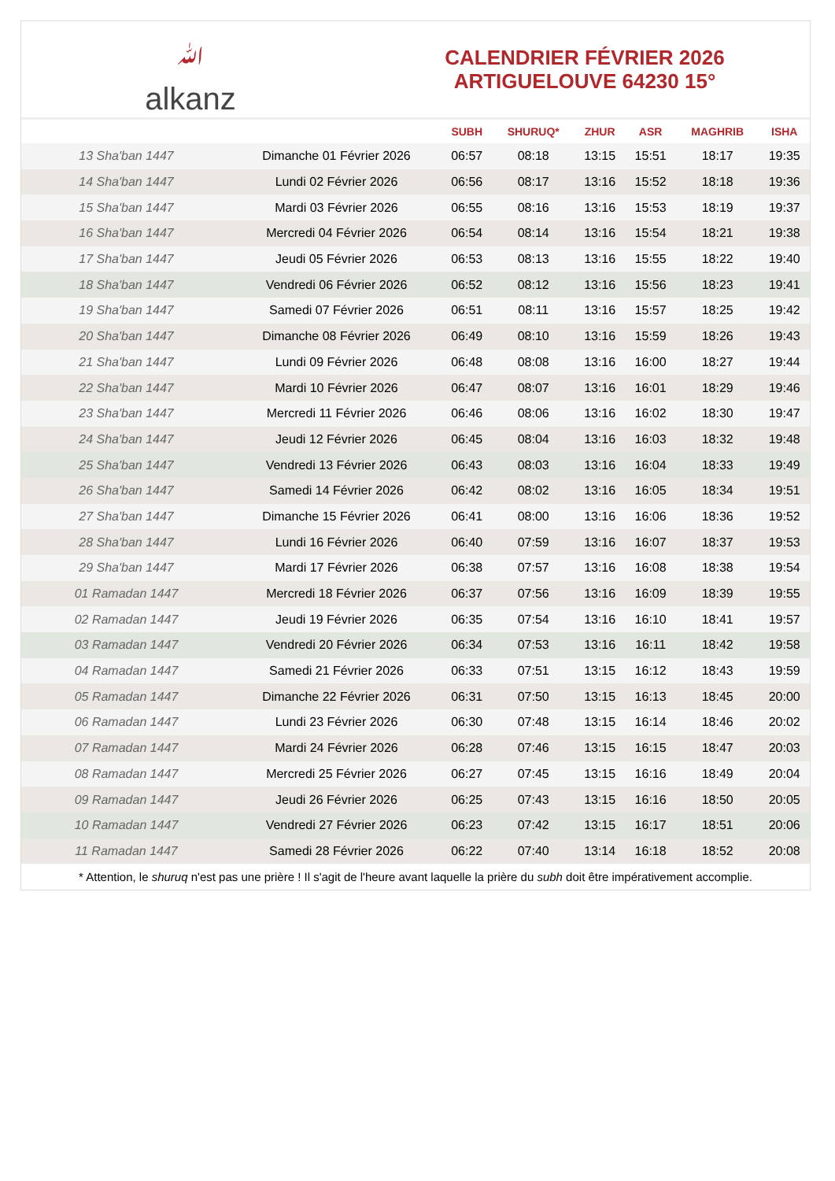ﷲalkanz
CALENDRIER FÉVRIER 2026
ARTIGUELOUVE 64230 15°
| | | SUBH | SHURUQ* | ZHUR | ASR | MAGHRIB | ISHA |
| --- | --- | --- | --- | --- | --- | --- | --- |
| 13 Sha'ban 1447 | Dimanche 01 Février 2026 | 06:57 | 08:18 | 13:15 | 15:51 | 18:17 | 19:35 |
| 14 Sha'ban 1447 | Lundi 02 Février 2026 | 06:56 | 08:17 | 13:16 | 15:52 | 18:18 | 19:36 |
| 15 Sha'ban 1447 | Mardi 03 Février 2026 | 06:55 | 08:16 | 13:16 | 15:53 | 18:19 | 19:37 |
| 16 Sha'ban 1447 | Mercredi 04 Février 2026 | 06:54 | 08:14 | 13:16 | 15:54 | 18:21 | 19:38 |
| 17 Sha'ban 1447 | Jeudi 05 Février 2026 | 06:53 | 08:13 | 13:16 | 15:55 | 18:22 | 19:40 |
| 18 Sha'ban 1447 | Vendredi 06 Février 2026 | 06:52 | 08:12 | 13:16 | 15:56 | 18:23 | 19:41 |
| 19 Sha'ban 1447 | Samedi 07 Février 2026 | 06:51 | 08:11 | 13:16 | 15:57 | 18:25 | 19:42 |
| 20 Sha'ban 1447 | Dimanche 08 Février 2026 | 06:49 | 08:10 | 13:16 | 15:59 | 18:26 | 19:43 |
| 21 Sha'ban 1447 | Lundi 09 Février 2026 | 06:48 | 08:08 | 13:16 | 16:00 | 18:27 | 19:44 |
| 22 Sha'ban 1447 | Mardi 10 Février 2026 | 06:47 | 08:07 | 13:16 | 16:01 | 18:29 | 19:46 |
| 23 Sha'ban 1447 | Mercredi 11 Février 2026 | 06:46 | 08:06 | 13:16 | 16:02 | 18:30 | 19:47 |
| 24 Sha'ban 1447 | Jeudi 12 Février 2026 | 06:45 | 08:04 | 13:16 | 16:03 | 18:32 | 19:48 |
| 25 Sha'ban 1447 | Vendredi 13 Février 2026 | 06:43 | 08:03 | 13:16 | 16:04 | 18:33 | 19:49 |
| 26 Sha'ban 1447 | Samedi 14 Février 2026 | 06:42 | 08:02 | 13:16 | 16:05 | 18:34 | 19:51 |
| 27 Sha'ban 1447 | Dimanche 15 Février 2026 | 06:41 | 08:00 | 13:16 | 16:06 | 18:36 | 19:52 |
| 28 Sha'ban 1447 | Lundi 16 Février 2026 | 06:40 | 07:59 | 13:16 | 16:07 | 18:37 | 19:53 |
| 29 Sha'ban 1447 | Mardi 17 Février 2026 | 06:38 | 07:57 | 13:16 | 16:08 | 18:38 | 19:54 |
| 01 Ramadan 1447 | Mercredi 18 Février 2026 | 06:37 | 07:56 | 13:16 | 16:09 | 18:39 | 19:55 |
| 02 Ramadan 1447 | Jeudi 19 Février 2026 | 06:35 | 07:54 | 13:16 | 16:10 | 18:41 | 19:57 |
| 03 Ramadan 1447 | Vendredi 20 Février 2026 | 06:34 | 07:53 | 13:16 | 16:11 | 18:42 | 19:58 |
| 04 Ramadan 1447 | Samedi 21 Février 2026 | 06:33 | 07:51 | 13:15 | 16:12 | 18:43 | 19:59 |
| 05 Ramadan 1447 | Dimanche 22 Février 2026 | 06:31 | 07:50 | 13:15 | 16:13 | 18:45 | 20:00 |
| 06 Ramadan 1447 | Lundi 23 Février 2026 | 06:30 | 07:48 | 13:15 | 16:14 | 18:46 | 20:02 |
| 07 Ramadan 1447 | Mardi 24 Février 2026 | 06:28 | 07:46 | 13:15 | 16:15 | 18:47 | 20:03 |
| 08 Ramadan 1447 | Mercredi 25 Février 2026 | 06:27 | 07:45 | 13:15 | 16:16 | 18:49 | 20:04 |
| 09 Ramadan 1447 | Jeudi 26 Février 2026 | 06:25 | 07:43 | 13:15 | 16:16 | 18:50 | 20:05 |
| 10 Ramadan 1447 | Vendredi 27 Février 2026 | 06:23 | 07:42 | 13:15 | 16:17 | 18:51 | 20:06 |
| 11 Ramadan 1447 | Samedi 28 Février 2026 | 06:22 | 07:40 | 13:14 | 16:18 | 18:52 | 20:08 |
* Attention, le shuruq n'est pas une prière ! Il s'agit de l'heure avant laquelle la prière du subh doit être impérativement accomplie.